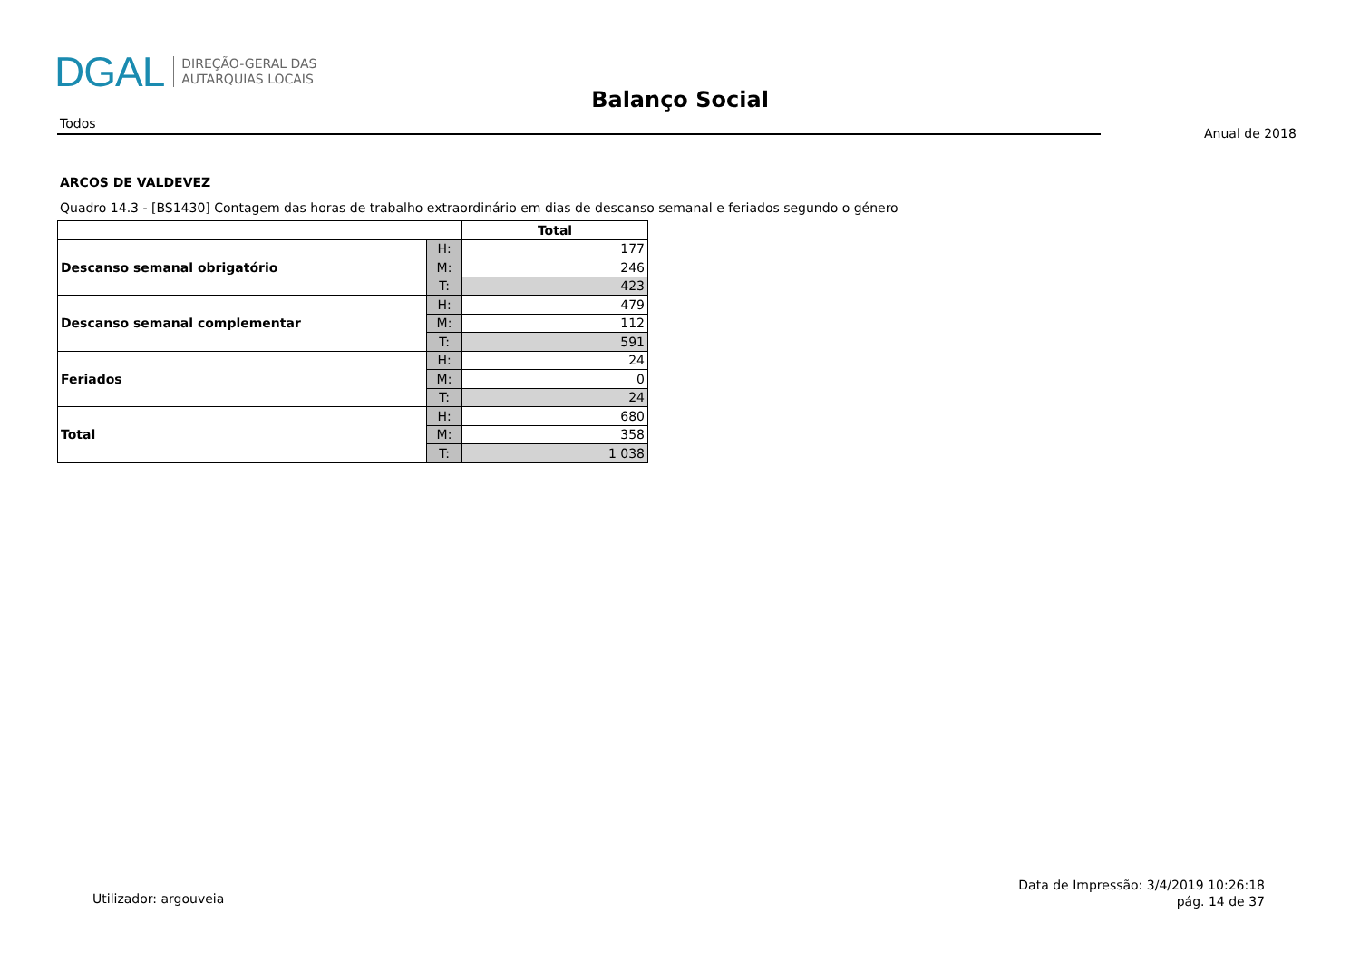DGAL DIREÇÃO-GERAL DAS
AUTARQUIAS LOCAIS
Balanço Social
Todos
Anual de 2018
ARCOS DE VALDEVEZ
Quadro 14.3 - [BS1430] Contagem das horas de trabalho extraordinário em dias de descanso semanal e feriados segundo o género
| | | Total |
| --- | --- | --- |
| Descanso semanal obrigatório | H: | 177 |
| | M: | 246 |
| | T: | 423 |
| Descanso semanal complementar | H: | 479 |
| | M: | 112 |
| | T: | 591 |
| Feriados | H: | 24 |
| | M: | 0 |
| | T: | 24 |
| Total | H: | 680 |
| | M: | 358 |
| | T: | 1 038 |
Utilizador: argouveia
Data de Impressão: 3/4/2019 10:26:18
pág. 14 de 37